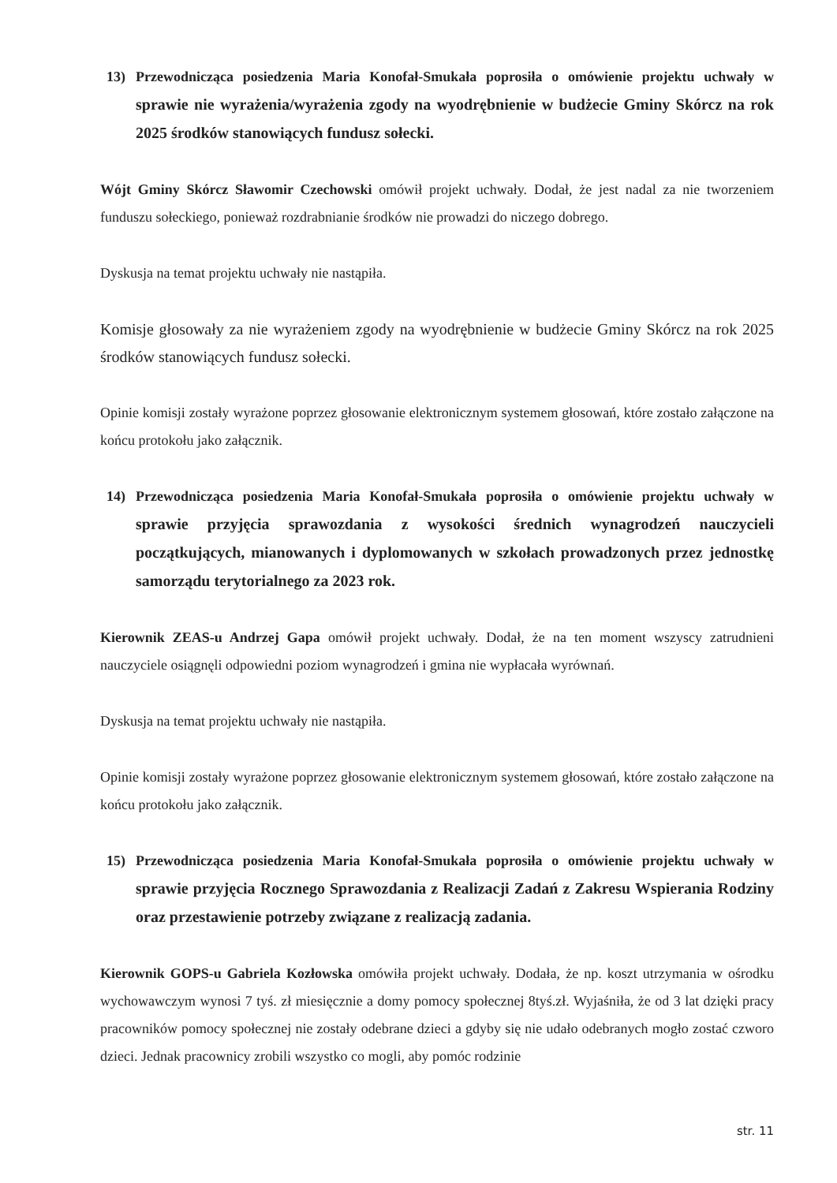13) Przewodnicząca posiedzenia Maria Konofał-Smukała poprosiła o omówienie projektu uchwały w sprawie nie wyrażenia/wyrażenia zgody na wyodrębnienie w budżecie Gminy Skórcz na rok 2025 środków stanowiących fundusz sołecki.
Wójt Gminy Skórcz Sławomir Czechowski omówił projekt uchwały. Dodał, że jest nadal za nie tworzeniem funduszu sołeckiego, ponieważ rozdrabnianie środków nie prowadzi do niczego dobrego.
Dyskusja na temat projektu uchwały nie nastąpiła.
Komisje głosowały za nie wyrażeniem zgody na wyodrębnienie w budżecie Gminy Skórcz na rok 2025 środków stanowiących fundusz sołecki.
Opinie komisji zostały wyrażone poprzez głosowanie elektronicznym systemem głosowań, które zostało załączone na końcu protokołu jako załącznik.
14) Przewodnicząca posiedzenia Maria Konofał-Smukała poprosiła o omówienie projektu uchwały w sprawie przyjęcia sprawozdania z wysokości średnich wynagrodzeń nauczycieli początkujących, mianowanych i dyplomowanych w szkołach prowadzonych przez jednostkę samorządu terytorialnego za 2023 rok.
Kierownik ZEAS-u Andrzej Gapa omówił projekt uchwały. Dodał, że na ten moment wszyscy zatrudnieni nauczyciele osiągnęli odpowiedni poziom wynagrodzeń i gmina nie wypłacała wyrównań.
Dyskusja na temat projektu uchwały nie nastąpiła.
Opinie komisji zostały wyrażone poprzez głosowanie elektronicznym systemem głosowań, które zostało załączone na końcu protokołu jako załącznik.
15) Przewodnicząca posiedzenia Maria Konofał-Smukała poprosiła o omówienie projektu uchwały w sprawie przyjęcia Rocznego Sprawozdania z Realizacji Zadań z Zakresu Wspierania Rodziny oraz przestawienie potrzeby związane z realizacją zadania.
Kierownik GOPS-u Gabriela Kozłowska omówiła projekt uchwały. Dodała, że np. koszt utrzymania w ośrodku wychowawczym wynosi 7 tyś. zł miesięcznie a domy pomocy społecznej 8tyś.zł. Wyjaśniła, że od 3 lat dzięki pracy pracowników pomocy społecznej nie zostały odebrane dzieci a gdyby się nie udało odebranych mogło zostać czworo dzieci. Jednak pracownicy zrobili wszystko co mogli, aby pomóc rodzinie
str. 11